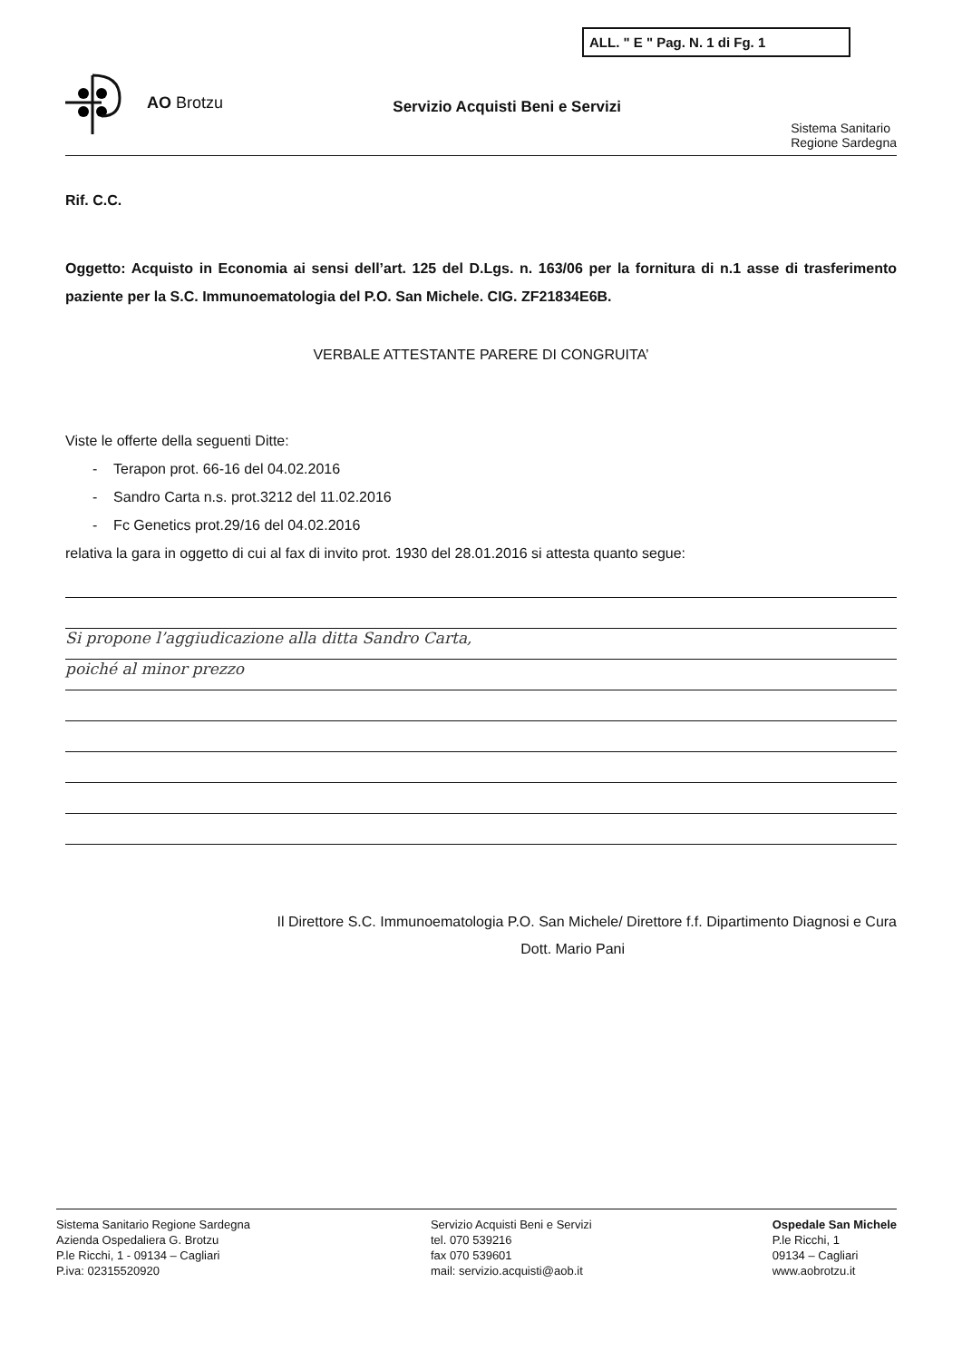ALL. " E " Pag. N. 1 di Fg. 1
AO Brotzu
Servizio Acquisti Beni e Servizi
Sistema Sanitario
Regione Sardegna
Rif. C.C.
Oggetto: Acquisto in Economia ai sensi dell’art. 125 del D.Lgs. n. 163/06 per la fornitura di n.1 asse di trasferimento paziente per la S.C. Immunoematologia del P.O. San Michele. CIG. ZF21834E6B.
VERBALE ATTESTANTE PARERE DI CONGRUITA’
Viste le offerte della seguenti Ditte:
- Terapon prot. 66-16 del 04.02.2016
- Sandro Carta n.s. prot.3212 del 11.02.2016
- Fc Genetics prot.29/16 del 04.02.2016
relativa la gara in oggetto di cui al fax di invito prot. 1930 del 28.01.2016 si attesta quanto segue:
Si propone l’aggiudicazione alla ditta Sandro Carta,
poiché al minor prezzo
Il Direttore S.C. Immunoematologia P.O. San Michele/ Direttore f.f. Dipartimento Diagnosi e Cura
Dott. Mario Pani
Sistema Sanitario Regione Sardegna
Azienda Ospedaliera G. Brotzu
P.le Ricchi, 1 - 09134 – Cagliari
P.iva: 02315520920
Servizio Acquisti Beni e Servizi
tel. 070 539216
fax 070 539601
mail: servizio.acquisti@aob.it
Ospedale San Michele
P.le Ricchi, 1
09134 – Cagliari
www.aobrotzu.it